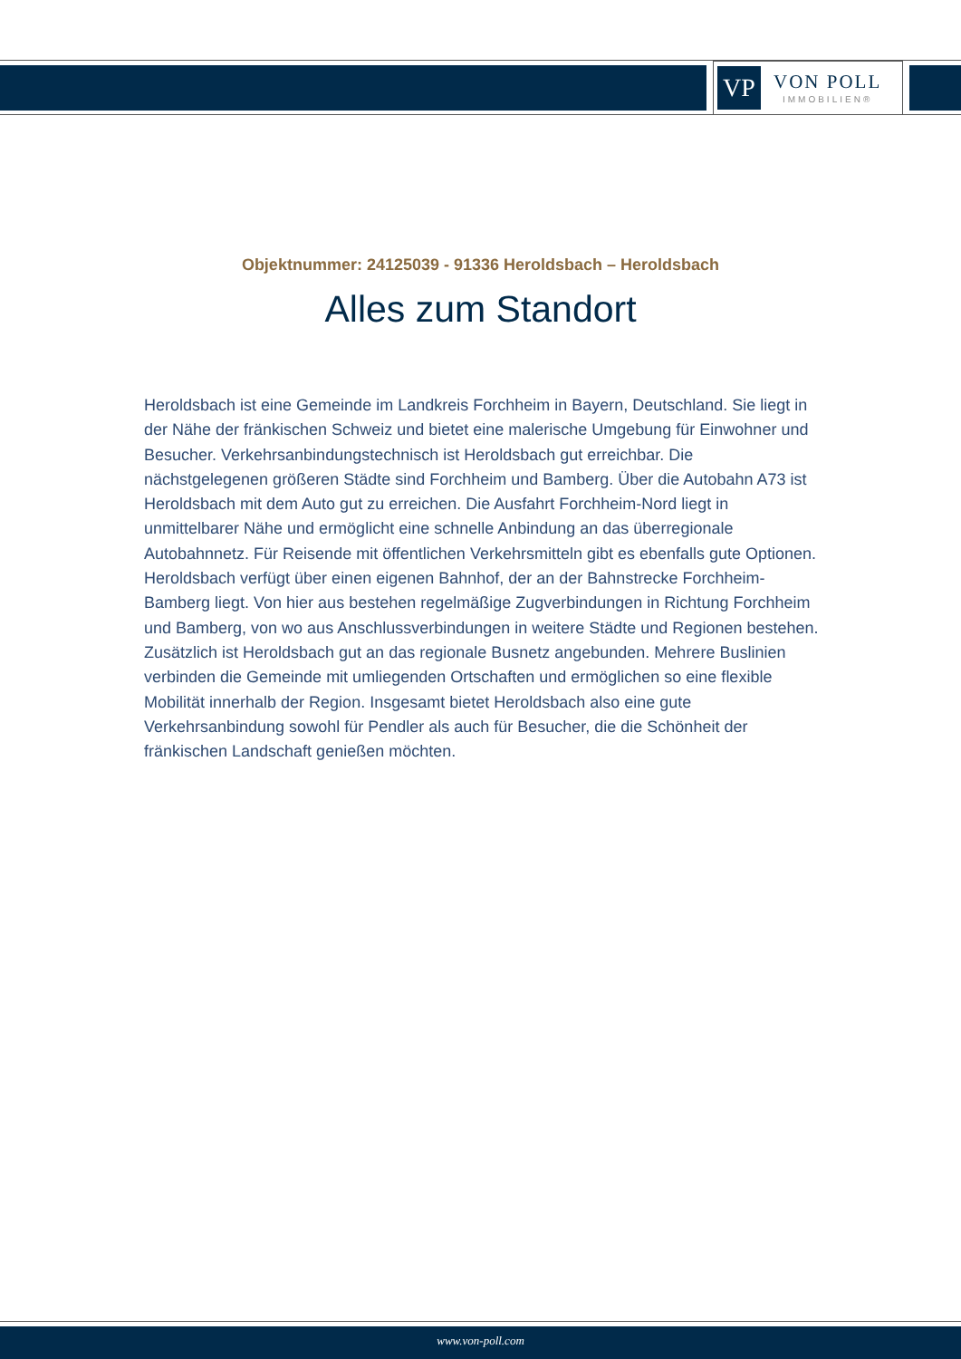VP
VON POLL
IMMOBILIEN®
Objektnummer: 24125039 - 91336 Heroldsbach – Heroldsbach
Alles zum Standort
Heroldsbach ist eine Gemeinde im Landkreis Forchheim in Bayern, Deutschland. Sie liegt in der Nähe der fränkischen Schweiz und bietet eine malerische Umgebung für Einwohner und Besucher. Verkehrsanbindungstechnisch ist Heroldsbach gut erreichbar. Die nächstgelegenen größeren Städte sind Forchheim und Bamberg. Über die Autobahn A73 ist Heroldsbach mit dem Auto gut zu erreichen. Die Ausfahrt Forchheim-Nord liegt in unmittelbarer Nähe und ermöglicht eine schnelle Anbindung an das überregionale Autobahnnetz. Für Reisende mit öffentlichen Verkehrsmitteln gibt es ebenfalls gute Optionen. Heroldsbach verfügt über einen eigenen Bahnhof, der an der Bahnstrecke Forchheim-Bamberg liegt. Von hier aus bestehen regelmäßige Zugverbindungen in Richtung Forchheim und Bamberg, von wo aus Anschlussverbindungen in weitere Städte und Regionen bestehen. Zusätzlich ist Heroldsbach gut an das regionale Busnetz angebunden. Mehrere Buslinien verbinden die Gemeinde mit umliegenden Ortschaften und ermöglichen so eine flexible Mobilität innerhalb der Region. Insgesamt bietet Heroldsbach also eine gute Verkehrsanbindung sowohl für Pendler als auch für Besucher, die die Schönheit der fränkischen Landschaft genießen möchten.
www.von-poll.com